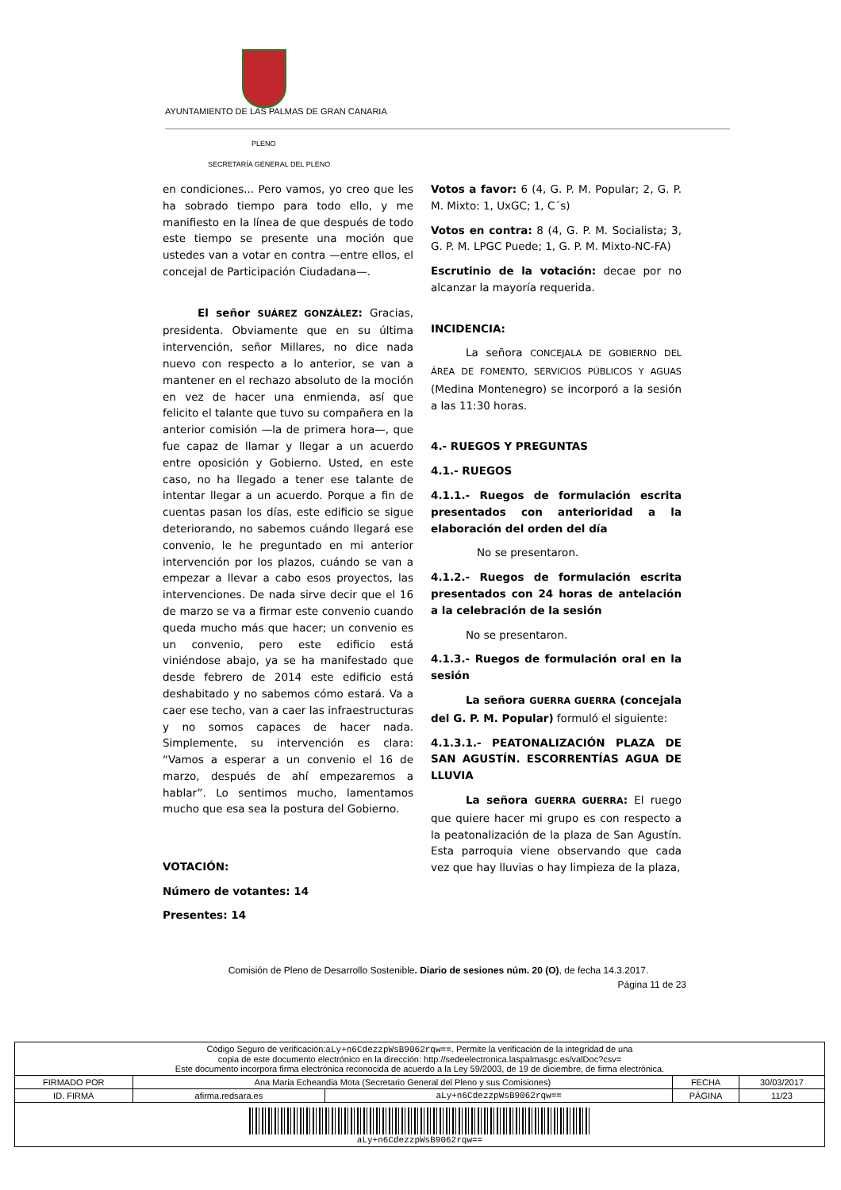AYUNTAMIENTO DE LAS PALMAS DE GRAN CANARIA
PLENO
SECRETARÍA GENERAL DEL PLENO
en condiciones... Pero vamos, yo creo que les ha sobrado tiempo para todo ello, y me manifiesto en la línea de que después de todo este tiempo se presente una moción que ustedes van a votar en contra —entre ellos, el concejal de Participación Ciudadana—.
El señor SUÁREZ GONZÁLEZ: Gracias, presidenta. Obviamente que en su última intervención, señor Millares, no dice nada nuevo con respecto a lo anterior, se van a mantener en el rechazo absoluto de la moción en vez de hacer una enmienda, así que felicito el talante que tuvo su compañera en la anterior comisión —la de primera hora—, que fue capaz de llamar y llegar a un acuerdo entre oposición y Gobierno. Usted, en este caso, no ha llegado a tener ese talante de intentar llegar a un acuerdo. Porque a fin de cuentas pasan los días, este edificio se sigue deteriorando, no sabemos cuándo llegará ese convenio, le he preguntado en mi anterior intervención por los plazos, cuándo se van a empezar a llevar a cabo esos proyectos, las intervenciones. De nada sirve decir que el 16 de marzo se va a firmar este convenio cuando queda mucho más que hacer; un convenio es un convenio, pero este edificio está viniéndose abajo, ya se ha manifestado que desde febrero de 2014 este edificio está deshabitado y no sabemos cómo estará. Va a caer ese techo, van a caer las infraestructuras y no somos capaces de hacer nada. Simplemente, su intervención es clara: “Vamos a esperar a un convenio el 16 de marzo, después de ahí empezaremos a hablar”. Lo sentimos mucho, lamentamos mucho que esa sea la postura del Gobierno.
VOTACIÓN:
Número de votantes: 14
Presentes: 14
Votos a favor: 6 (4, G. P. M. Popular; 2, G. P. M. Mixto: 1, UxGC; 1, C´s)
Votos en contra: 8 (4, G. P. M. Socialista; 3, G. P. M. LPGC Puede; 1, G. P. M. Mixto-NC-FA)
Escrutinio de la votación: decae por no alcanzar la mayoría requerida.
INCIDENCIA:
La señora CONCEJALA DE GOBIERNO DEL ÁREA DE FOMENTO, SERVICIOS PÚBLICOS Y AGUAS (Medina Montenegro) se incorporó a la sesión a las 11:30 horas.
4.- RUEGOS Y PREGUNTAS
4.1.- RUEGOS
4.1.1.- Ruegos de formulación escrita presentados con anterioridad a la elaboración del orden del día
No se presentaron.
4.1.2.- Ruegos de formulación escrita presentados con 24 horas de antelación a la celebración de la sesión
No se presentaron.
4.1.3.- Ruegos de formulación oral en la sesión
La señora GUERRA GUERRA (concejala del G. P. M. Popular) formuló el siguiente:
4.1.3.1.- PEATONALIZACIÓN PLAZA DE SAN AGUSTÍN. ESCORRENTÍAS AGUA DE LLUVIA
La señora GUERRA GUERRA: El ruego que quiere hacer mi grupo es con respecto a la peatonalización de la plaza de San Agustín. Esta parroquia viene observando que cada vez que hay lluvias o hay limpieza de la plaza,
Comisión de Pleno de Desarrollo Sostenible. Diario de sesiones núm. 20 (O), de fecha 14.3.2017.
Página 11 de 23
| Código Seguro de verificación: aLy+n6CdezzpWsB9062rqw== . Permite la verificación de la integridad de una copia de este documento electrónico en la dirección: http://sedeelectronica.laspalmasgc.es/valDoc?csv= Este documento incorpora firma electrónica reconocida de acuerdo a la Ley 59/2003, de 19 de diciembre, de firma electrónica. | | | | |
| FIRMADO POR | Ana Maria Echeandia Mota (Secretario General del Pleno y sus Comisiones) | | FECHA | 30/03/2017 |
| ID. FIRMA | afirma.redsara.es | aLy+n6CdezzpWsB9062rqw== | PÁGINA | 11/23 |
| aLy+n6CdezzpWsB9062rqw== | | | | |